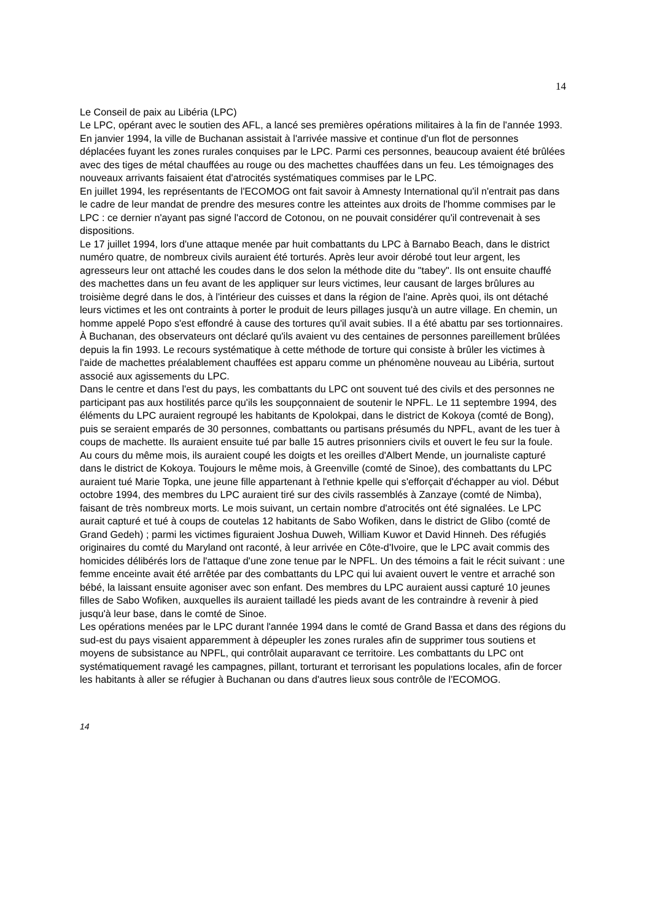14
Le Conseil de paix au Libéria (LPC)
Le LPC, opérant avec le soutien des AFL, a lancé ses premières opérations militaires à la fin de l'année 1993. En janvier 1994, la ville de Buchanan assistait à l'arrivée massive et continue d'un flot de personnes déplacées fuyant les zones rurales conquises par le LPC. Parmi ces personnes, beaucoup avaient été brûlées avec des tiges de métal chauffées au rouge ou des machettes chauffées dans un feu. Les témoignages des nouveaux arrivants faisaient état d'atrocités systématiques commises par le LPC.
En juillet 1994, les représentants de l'ECOMOG ont fait savoir à Amnesty International qu'il n'entrait pas dans le cadre de leur mandat de prendre des mesures contre les atteintes aux droits de l'homme commises par le LPC : ce dernier n'ayant pas signé l'accord de Cotonou, on ne pouvait considérer qu'il contrevenait à ses dispositions.
Le 17 juillet 1994, lors d'une attaque menée par huit combattants du LPC à Barnabo Beach, dans le district numéro quatre, de nombreux civils auraient été torturés. Après leur avoir dérobé tout leur argent, les agresseurs leur ont attaché les coudes dans le dos selon la méthode dite du "tabey". Ils ont ensuite chauffé des machettes dans un feu avant de les appliquer sur leurs victimes, leur causant de larges brûlures au troisième degré dans le dos, à l'intérieur des cuisses et dans la région de l'aine. Après quoi, ils ont détaché leurs victimes et les ont contraints à porter le produit de leurs pillages jusqu'à un autre village. En chemin, un homme appelé Popo s'est effondré à cause des tortures qu'il avait subies. Il a été abattu par ses tortionnaires.
À Buchanan, des observateurs ont déclaré qu'ils avaient vu des centaines de personnes pareillement brûlées depuis la fin 1993. Le recours systématique à cette méthode de torture qui consiste à brûler les victimes à l'aide de machettes préalablement chauffées est apparu comme un phénomène nouveau au Libéria, surtout associé aux agissements du LPC.
Dans le centre et dans l'est du pays, les combattants du LPC ont souvent tué des civils et des personnes ne participant pas aux hostilités parce qu'ils les soupçonnaient de soutenir le NPFL. Le 11 septembre 1994, des éléments du LPC auraient regroupé les habitants de Kpolokpai, dans le district de Kokoya (comté de Bong), puis se seraient emparés de 30 personnes, combattants ou partisans présumés du NPFL, avant de les tuer à coups de machette. Ils auraient ensuite tué par balle 15 autres prisonniers civils et ouvert le feu sur la foule. Au cours du même mois, ils auraient coupé les doigts et les oreilles d'Albert Mende, un journaliste capturé dans le district de Kokoya. Toujours le même mois, à Greenville (comté de Sinoe), des combattants du LPC auraient tué Marie Topka, une jeune fille appartenant à l'ethnie kpelle qui s'efforçait d'échapper au viol. Début octobre 1994, des membres du LPC auraient tiré sur des civils rassemblés à Zanzaye (comté de Nimba), faisant de très nombreux morts. Le mois suivant, un certain nombre d'atrocités ont été signalées. Le LPC aurait capturé et tué à coups de coutelas 12 habitants de Sabo Wofiken, dans le district de Glibo (comté de Grand Gedeh) ; parmi les victimes figuraient Joshua Duweh, William Kuwor et David Hinneh. Des réfugiés originaires du comté du Maryland ont raconté, à leur arrivée en Côte-d'Ivoire, que le LPC avait commis des homicides délibérés lors de l'attaque d'une zone tenue par le NPFL. Un des témoins a fait le récit suivant : une femme enceinte avait été arrêtée par des combattants du LPC qui lui avaient ouvert le ventre et arraché son bébé, la laissant ensuite agoniser avec son enfant. Des membres du LPC auraient aussi capturé 10 jeunes filles de Sabo Wofiken, auxquelles ils auraient tailladé les pieds avant de les contraindre à revenir à pied jusqu'à leur base, dans le comté de Sinoe.
Les opérations menées par le LPC durant l'année 1994 dans le comté de Grand Bassa et dans des régions du sud-est du pays visaient apparemment à dépeupler les zones rurales afin de supprimer tous soutiens et moyens de subsistance au NPFL, qui contrôlait auparavant ce territoire. Les combattants du LPC ont systématiquement ravagé les campagnes, pillant, torturant et terrorisant les populations locales, afin de forcer les habitants à aller se réfugier à Buchanan ou dans d'autres lieux sous contrôle de l'ECOMOG.
14